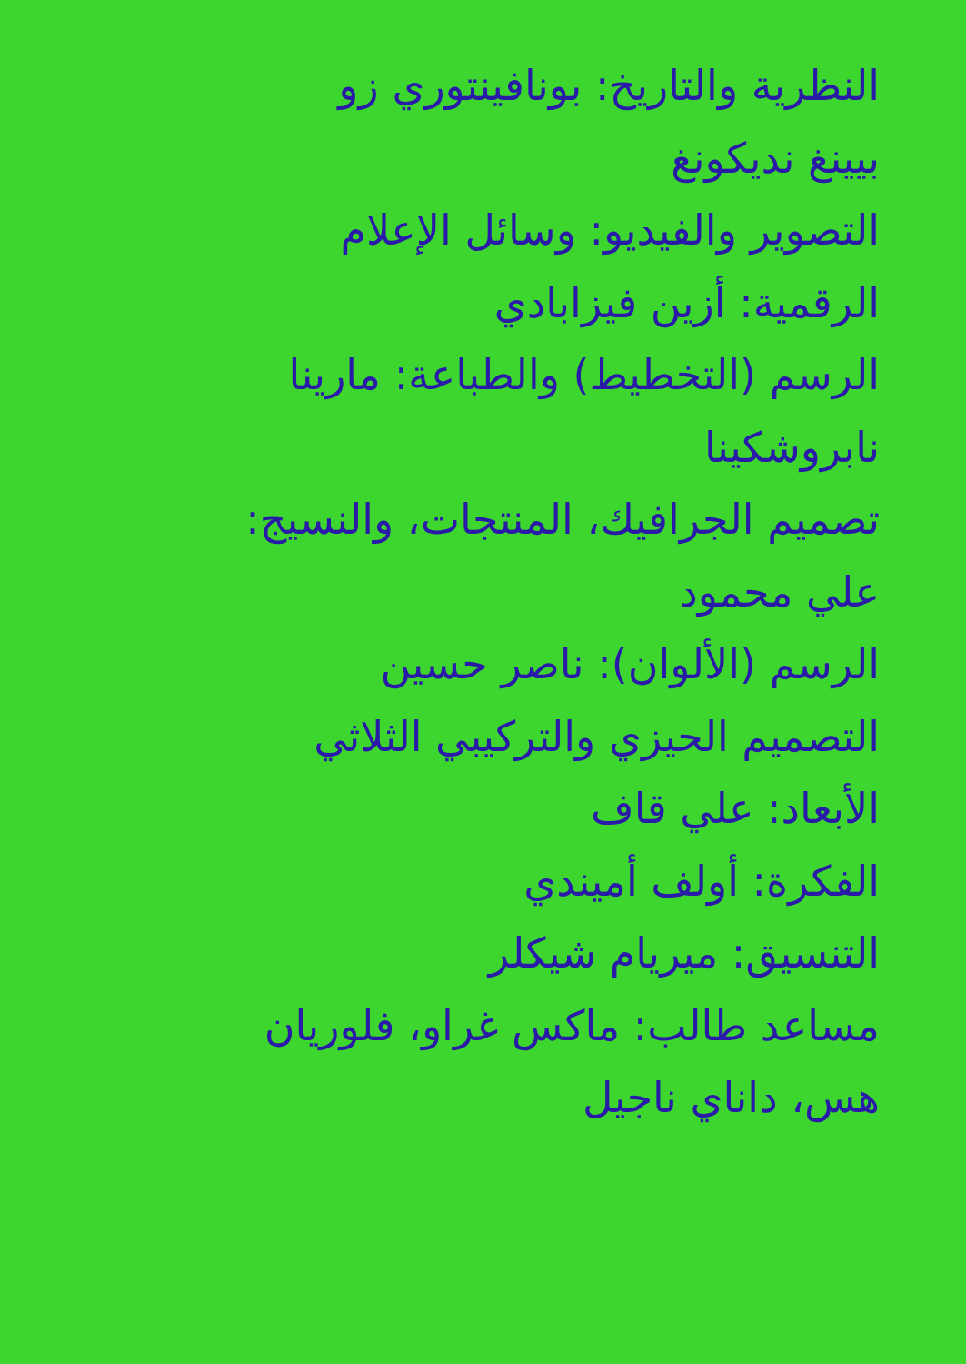النظرية والتاريخ: بونافينتوري زو
بيينغ نديكونغ
التصوير والفيديو: وسائل الإعلام
الرقمية: أزين فيزابادي
الرسم (التخطيط) والطباعة: مارينا
نابروشكينا
تصميم الجرافيك، المنتجات، والنسيج:
علي محمود
الرسم (الألوان): ناصر حسين
التصميم الحيزي والتركيبي الثلاثي
الأبعاد: علي قاف
الفكرة: أولف أميندي
التنسيق: ميريام شيكلر
مساعد طالب: ماكس غراو، فلوريان
هس، داناي ناجيل